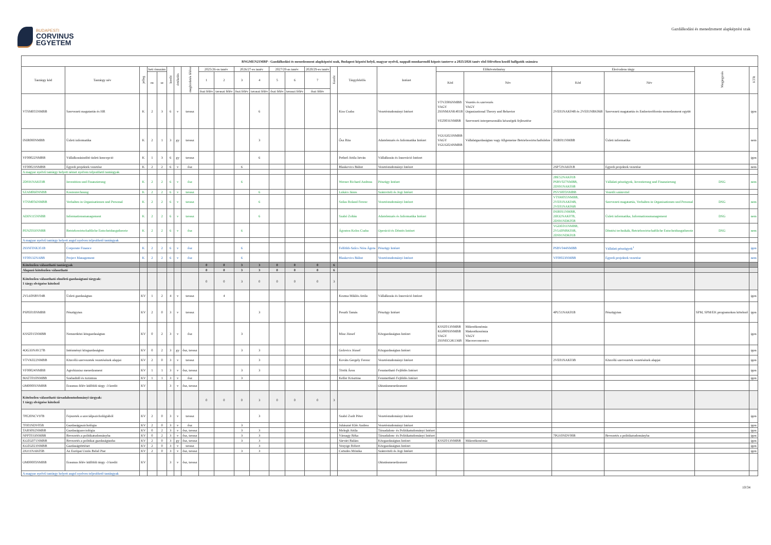BUDAPESTI
CORVINUS
EGYETEM
Gazdálkodási és menedzsment alapképzési szak
| BNGMEN21MBP - Gazdálkodási és menedzsment alapképzési szak, Budapest képzési helyű, magyar nyelvű, nappali munkarendű képzés tanterve a 2025/2026 tanév első félévében kezdő hallgatók számára | | | | | | | | | | | | | | | | | | | | | | | |
| --- | --- | --- | --- | --- | --- | --- | --- | --- | --- | --- | --- | --- | --- | --- | --- | --- | --- | --- | --- | --- | --- | --- | --- |
| Tantárgy kód | Tantárgy név | jelleg | heti óraszám | | kredit | értékelés | meghirdetés féléve | 2025/26-os tanév | | 2026/27-es tanév | | 2027/28-as tanév | | 2028/29-es tanév | Kredit | Tárgyfelelős | Intézet | Előkövetelmény | | Ekvivalens tárgy | | Megjegyzés | KTR |
| | | | ea | sz | | | | 1 | 2 | 3 | 4 | 5 | 6 | 7 | | | | Kód | Név | Kód | Név | | |
| | | | | | | | | őszi félév | tavaszi félév | őszi félév | tavaszi félév | őszi félév | tavaszi félév | őszi félév | | | | | | | | | |
| VTSM055NMBB | Szervezeti magatartás és HR | K | 2 | 3 | 6 | v | tavasz | | | | 6 | | | | | Kiss Csaba | Vezetéstudományi Intézet | VTVZ006NMBB VAGY 293NMANK481B VEZ0031NMBB | Vezetés és szervezés VAGY Organizational Theory and Behavior Szervezeti interperszonális készségek fejlesztése | 2VE81NAK04B és 2VE81NBK06B | Szervezeti magatartás és Emberierőforrás-menedzsment együtt | | igen |
| INIR080NMBB | Üzleti informatika | K | 2 | 1 | 3 | gy | tavasz | | | | 3 | | | | | Ősz Rita | Adatelemzés és Informatika Intézet | VGUG023NMBB VAGY VGUG024NMBB | Vállalatgazdaságtan vagy Allgemeine Betriebswirtschaftslehre | INIR011NMBB | Üzleti informatika | | nem |
| VF00022NMBB | Vállalkozásindító üzleti koncepció | K | 1 | 3 | 6 | gy | tavasz | | | | 6 | | | | | Petheő Attila István | Vállalkozás és Innováció Intézet | | | | | | igen |
| VF00023NMBB | Egyedi projektek vezetése | K | 2 | 2 | 6 | v | ősz | | | 6 | | | | | | Blaskovics Bálint | Vezetéstudományi Intézet | | | 2SP72NAK01B | Egyedi projektek vezetése | | nem |
| A magyar nyelvű tantárgy helyett német nyelven teljesíthető tantárgyak | | | | | | | | | | | | | | | | | | | | | | | |
| 2DS91NAK03B | Investition und Finanzierung | K | 2 | 2 | 6 | v | ősz | | | 6 | | | | | | Werner Richard Andreas | Pénzügy Intézet | | | 2BE52NAK01B PSBV027NMBB, 2DS91NAK03B | Vállalati pénzügyek, Investierung und Finanzierung | DSG | nem |
| SZAM060NNBB | Kostenrechnung | K | 2 | 2 | 6 | v | tavasz | | | | 6 | | | | | Lukács János | Számviteli és Jogi Intézet | | | PSVS005NMBB | Vezetői számvitel | | |
| VTSM056NMBB | Verhalten in Organisationen und Personal | K | 2 | 2 | 6 | v | tavasz | | | | 6 | | | | | Szilas Roland Ferenc | Vezetéstudományi Intézet | | | VTSM055NMBB, 2VE81NAK04B, 2VE81NAK06B | Szervezeti magatartás, Verhalten in Organisationen und Personal | DSG | nem |
| ADIN115NNBB | Informationsmanagement | K | 2 | 2 | 6 | v | tavasz | | | | 6 | | | | | Szabó Zoltán | Adatelemzés és Informatika Intézet | | | INIR011NMBB, 2IR32NAK07B, 2DS91NDK05B | Üzleti informatika, Informationsmanagement | DSG | nem |
| PENZ033NNBB | Betriebswirtschaftliche Entscheidungstheorie | K | 2 | 2 | 6 | v | ősz | | | 6 | | | | | | Ágoston Kolos Csaba | Operáció és Döntés Intézet | | | VGDE011NMBB, 2VL60NBK03B, 2DS91NDK01B | Döntési technikák, Betriebswirtschaftliche Entscheidungstheorie | DSG | nem |
| A magyar nyelvű tantárgy helyett angol nyelven teljesíthető tantárgyak | | | | | | | | | | | | | | | | | | | | | | | |
| 293NFINK351B | Corporate Finance | K | 2 | 2 | 6 | v | ősz | | | 6 | | | | | | Felföldi-Szűcs Nóra Ágota | Pénzügy Intézet | | | PSBV044NMBB | Vállalati pénzügyek<sup>1</sup> | | igen |
| VF00132NABB | Project Management | K | 2 | 2 | 6 | v | ősz | | | 6 | | | | | | Blaskovics Bálint | Vezetéstudományi Intézet | | | VF00023NMBB | Egyedi projektek vezetése | | nem |
| Kötelezően választható tantárgyak | | | | | | | | 0 | 0 | 3 | 3 | 0 | 0 | 0 | 6 | | | | | | | | |
| Alapozó kötelezően választható | | | | | | | | 0 | 0 | 3 | 3 | 0 | 0 | 0 | 6 | | | | | | | | |
| Kötelezően választható elméleti-gazdaságtani tárgyak: 1 tárgy elvégzése kötelező | | | | | | | | 0 | 0 | 3 | 0 | 0 | 0 | 0 | 3 | | | | | | | | |
| 2VL60NBV04B | Üzleti gazdaságtan | KV | 1 | 2 | 4 | v | tavasz | | 4 | | | | | | | Kozma Miklós Attila | Vállalkozás és Innováció Intézet | | | | | | igen |
| PSPE018NMBB | Pénzügytan | KV | 2 | 0 | 3 | v | tavasz | | | | 3 | | | | | Pesuth Tamás | Pénzügy Intézet | | | 4PU51NAK01B | Pénzügytan | SPM, SPM/EK programokon kötelező | igen |
| KSSZ015NMBB | Nemzetközi közgazdaságtan | KV | 0 | 2 | 3 | v | ősz | | | 3 | | | | | | Misz József | Közgazdaságtan Intézet | KSSZ013NMBB KG00093NMBB VAGY 293NECOK136B | Mikroökonómia Makroökonómia VAGY Macroeconomics | | | | igen |
| 4OG33NAV27B | Intézményi közgazdaságtan | KV | 0 | 2 | 3 | gy | ősz, tavasz | | | 3 | 3 | | | | | Golovics József | Közgazdaságtan Intézet | | | | | | igen |
| VTVK022NMBB | Közcélú szervezetek vezetésének alapjai | KV | 2 | 0 | 3 | v | tavasz | | | | 3 | | | | | Kováts Gergely Ferenc | Vezetéstudományi Intézet | | | 2VE81NAK03B | Közcélú szervezetek vezetésének alapjai | | igen |
| VF00024NMBB | Agrobiznisz menedzsment | KV | 1 | 1 | 3 | v | ősz, tavasz | | | 3 | 3 | | | | | Török Áron | Fenntartható Fejlődés Intézet | | | | | | igen |
| MATT010NMBB | Szabadidő és turizmus | KV | 1 | 1 | 3 | v | ősz | | | 3 | | | | | | Keller Krisztina | Fenntartható Fejlődés Intézet | | | | | | igen |
| OM00001NMBB | Erasmus félév külföldi tárgy -3 kredit | KV | | | 3 | v | ősz, tavasz | | | | | | | | | | Oktatásmenedzsment | | | | | | |
| Kötelezően választható társadalomtudományi tárgyak: 1 tárgy elvégzése kötelező | | | | | | | | 0 | 0 | 0 | 3 | 0 | 0 | 0 | 3 | | | | | | | | |
| 7PE20NCV97B | Fejezetek a szociálpszichológiából | KV | 2 | 0 | 3 | v | tavasz | | | | 3 | | | | | Szabó Zsolt Péter | Vezetéstudományi Intézet | | | | | | igen |
| 7FI01NDV05B | Gazdaságpszichológia | KV | 2 | 0 | 3 | v | ősz | | | 3 | | | | | | Juhászné Klér Andrea | Vezetéstudományi Intézet | | | | | | igen |
| TARS092NMBB | Gazdaságszociológia | KV | 0 | 2 | 3 | v | ősz, tavasz | | | 3 | 3 | | | | | Melegh Attila | Társadalom- és Politikatudományi Intézet | | | | | | igen |
| NPPT033NMBB | Bevezetés a politikatudományba | KV | 0 | 2 | 3 | v | ősz, tavasz | | | 3 | 3 | | | | | Várnagy Réka | Társadalom- és Politikatudományi Intézet | | | 7PO10NDV08B | Bevezetés a politikatudományba | | igen |
| KOZG071NMBB | Bevezetés a politikai gazdaságtanba | KV | 2 | 0 | 3 | gy | ősz, tavasz | | | 3 | 3 | | | | | Sárvári Balázs | Közgazdaságtan Intézet | KSSZ013NMBB | Mikroökonómia | | | | igen |
| KOZG023NMBB | Gazdaságtörténet | KV | 2 | 0 | 3 | v | tavasz | | | | 3 | | | | | Venyige Róbert | Közgazdaságtan Intézet | | | | | | igen |
| 2JO11NAK05B | Az Európai Uniós Belső Piac | KV | 2 | 0 | 3 | v | ősz, tavasz | | | 3 | 3 | | | | | Csöndes Mónika | Számviteli és Jogi Intézet | | | | | | igen |
| OM00005NMBB | Erasmus félév külföldi tárgy -3 kredit | KV | | | 3 | v | ősz, tavasz | | | | | | | | | | Oktatásmenedzsment | | | | | | |
| A magyar nyelvű tantárgy helyett angol nyelven teljesíthető tantárgyak | | | | | | | | | | | | | | | | | | | | | | | |
10/34